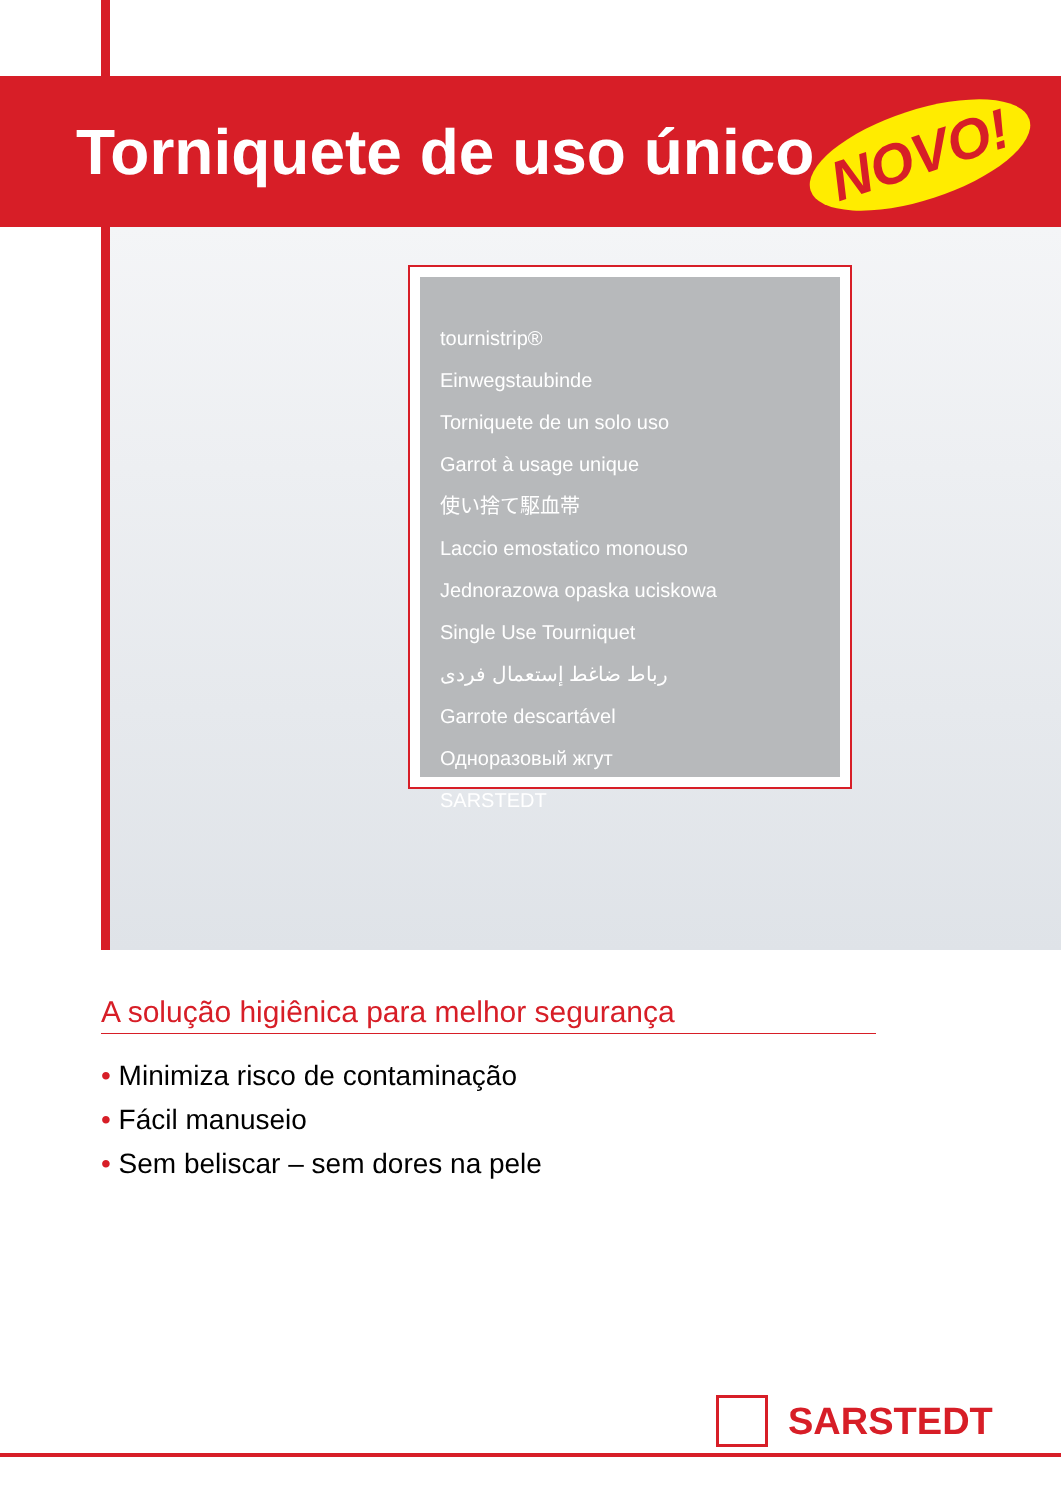Torniquete de uso único NOVO!
tournistrip®
Einwegstaubinde
Torniquete de un solo uso
Garrot à usage unique
使い捨て駆血帯
Laccio emostatico monouso
Jednorazowa opaska uciskowa
Single Use Tourniquet
رباط ضاغط إستعمال فردى
Garrote descartável
Одноразовый жгут
SARSTEDT
A solução higiênica para melhor segurança
• Minimiza risco de contaminação
• Fácil manuseio
• Sem beliscar – sem dores na pele
SARSTEDT